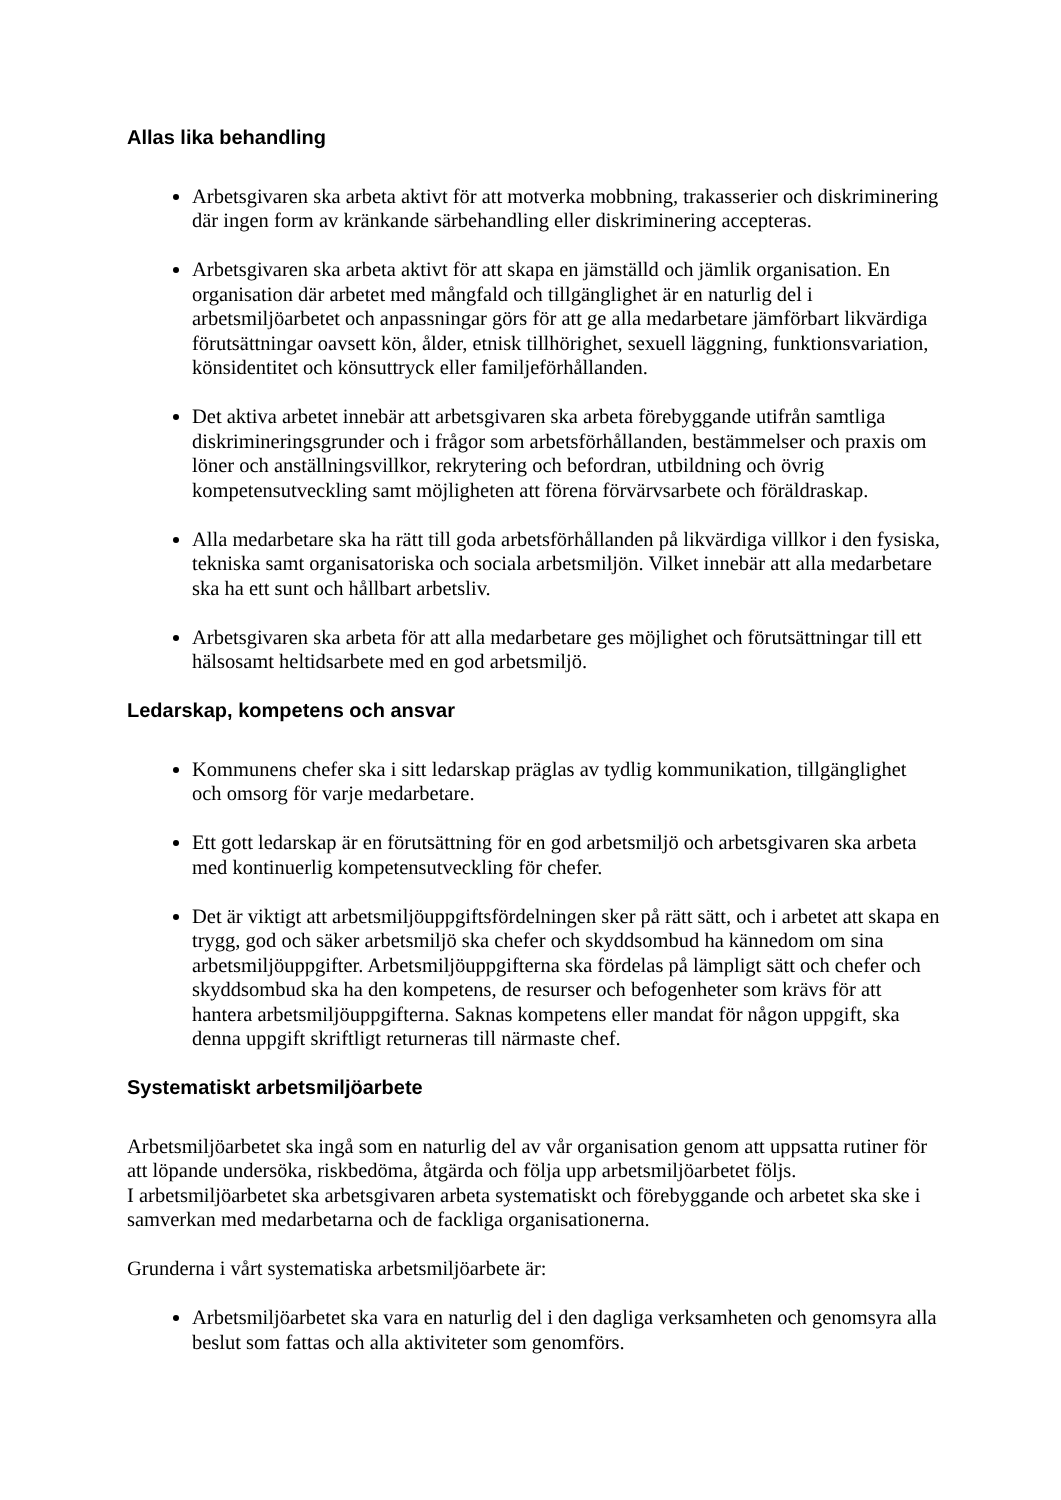Allas lika behandling
Arbetsgivaren ska arbeta aktivt för att motverka mobbning, trakasserier och diskriminering där ingen form av kränkande särbehandling eller diskriminering accepteras.
Arbetsgivaren ska arbeta aktivt för att skapa en jämställd och jämlik organisation. En organisation där arbetet med mångfald och tillgänglighet är en naturlig del i arbetsmiljöarbetet och anpassningar görs för att ge alla medarbetare jämförbart likvärdiga förutsättningar oavsett kön, ålder, etnisk tillhörighet, sexuell läggning, funktionsvariation, könsidentitet och könsuttryck eller familjeförhållanden.
Det aktiva arbetet innebär att arbetsgivaren ska arbeta förebyggande utifrån samtliga diskrimineringsgrunder och i frågor som arbetsförhållanden, bestämmelser och praxis om löner och anställningsvillkor, rekrytering och befordran, utbildning och övrig kompetensutveckling samt möjligheten att förena förvärvsarbete och föräldraskap.
Alla medarbetare ska ha rätt till goda arbetsförhållanden på likvärdiga villkor i den fysiska, tekniska samt organisatoriska och sociala arbetsmiljön. Vilket innebär att alla medarbetare ska ha ett sunt och hållbart arbetsliv.
Arbetsgivaren ska arbeta för att alla medarbetare ges möjlighet och förutsättningar till ett hälsosamt heltidsarbete med en god arbetsmiljö.
Ledarskap, kompetens och ansvar
Kommunens chefer ska i sitt ledarskap präglas av tydlig kommunikation, tillgänglighet och omsorg för varje medarbetare.
Ett gott ledarskap är en förutsättning för en god arbetsmiljö och arbetsgivaren ska arbeta med kontinuerlig kompetensutveckling för chefer.
Det är viktigt att arbetsmiljöuppgiftsfördelningen sker på rätt sätt, och i arbetet att skapa en trygg, god och säker arbetsmiljö ska chefer och skyddsombud ha kännedom om sina arbetsmiljöuppgifter. Arbetsmiljöuppgifterna ska fördelas på lämpligt sätt och chefer och skyddsombud ska ha den kompetens, de resurser och befogenheter som krävs för att hantera arbetsmiljöuppgifterna. Saknas kompetens eller mandat för någon uppgift, ska denna uppgift skriftligt returneras till närmaste chef.
Systematiskt arbetsmiljöarbete
Arbetsmiljöarbetet ska ingå som en naturlig del av vår organisation genom att uppsatta rutiner för att löpande undersöka, riskbedöma, åtgärda och följa upp arbetsmiljöarbetet följs.
I arbetsmiljöarbetet ska arbetsgivaren arbeta systematiskt och förebyggande och arbetet ska ske i samverkan med medarbetarna och de fackliga organisationerna.
Grunderna i vårt systematiska arbetsmiljöarbete är:
Arbetsmiljöarbetet ska vara en naturlig del i den dagliga verksamheten och genomsyra alla beslut som fattas och alla aktiviteter som genomförs.